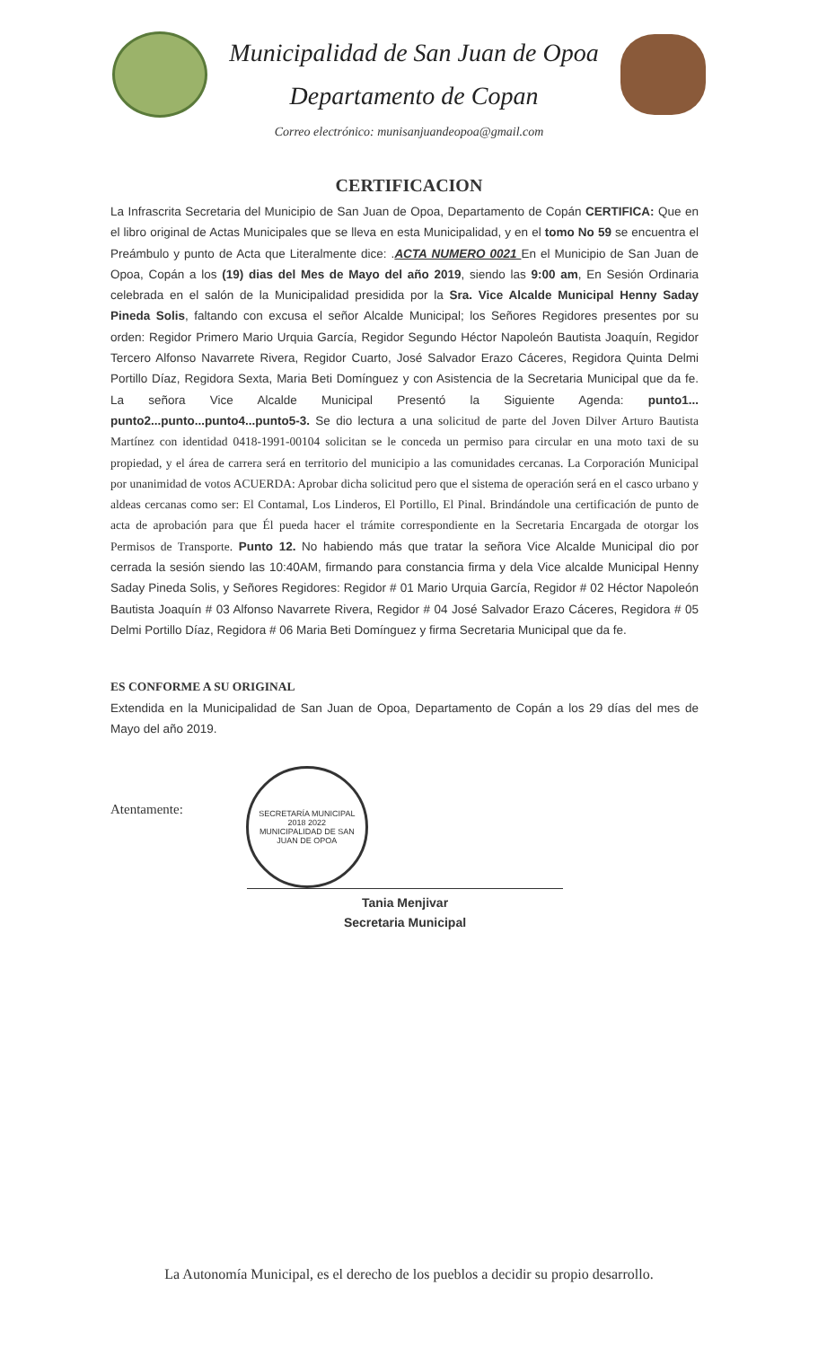Municipalidad de San Juan de Opoa
Departamento de Copan
Correo electrónico: munisanjuandeopoa@gmail.com
CERTIFICACION
La Infrascrita Secretaria del Municipio de San Juan de Opoa, Departamento de Copán CERTIFICA: Que en el libro original de Actas Municipales que se lleva en esta Municipalidad, y en el tomo No 59 se encuentra el Preámbulo y punto de Acta que Literalmente dice: .ACTA NUMERO 0021 En el Municipio de San Juan de Opoa, Copán a los (19) dias del Mes de Mayo del año 2019, siendo las 9:00 am, En Sesión Ordinaria celebrada en el salón de la Municipalidad presidida por la Sra. Vice Alcalde Municipal Henny Saday Pineda Solis, faltando con excusa el señor Alcalde Municipal; los Señores Regidores presentes por su orden: Regidor Primero Mario Urquia García, Regidor Segundo Héctor Napoleón Bautista Joaquín, Regidor Tercero Alfonso Navarrete Rivera, Regidor Cuarto, José Salvador Erazo Cáceres, Regidora Quinta Delmi Portillo Díaz, Regidora Sexta, Maria Beti Domínguez y con Asistencia de la Secretaria Municipal que da fe. La señora Vice Alcalde Municipal Presentó la Siguiente Agenda: punto1... punto2...punto...punto4...punto5-3. Se dio lectura a una solicitud de parte del Joven Dilver Arturo Bautista Martínez con identidad 0418-1991-00104 solicitan se le conceda un permiso para circular en una moto taxi de su propiedad, y el área de carrera será en territorio del municipio a las comunidades cercanas. La Corporación Municipal por unanimidad de votos ACUERDA: Aprobar dicha solicitud pero que el sistema de operación será en el casco urbano y aldeas cercanas como ser: El Contamal, Los Linderos, El Portillo, El Pinal. Brindándole una certificación de punto de acta de aprobación para que Él pueda hacer el trámite correspondiente en la Secretaria Encargada de otorgar los Permisos de Transporte. Punto 12. No habiendo más que tratar la señora Vice Alcalde Municipal dio por cerrada la sesión siendo las 10:40AM, firmando para constancia firma y dela Vice alcalde Municipal Henny Saday Pineda Solis, y Señores Regidores: Regidor # 01 Mario Urquia García, Regidor # 02 Héctor Napoleón Bautista Joaquín # 03 Alfonso Navarrete Rivera, Regidor # 04 José Salvador Erazo Cáceres, Regidora # 05 Delmi Portillo Díaz, Regidora # 06 Maria Beti Domínguez y firma Secretaria Municipal que da fe.
ES CONFORME A SU ORIGINAL
Extendida en la Municipalidad de San Juan de Opoa, Departamento de Copán a los 29 días del mes de Mayo del año 2019.
Atentamente:
SECRETARÍA MUNICIPAL
2018 2022
MUNICIPALIDAD DE SAN JUAN DE OPOA
Tania Menjivar
Secretaria Municipal
La Autonomía Municipal, es el derecho de los pueblos a decidir su propio desarrollo.